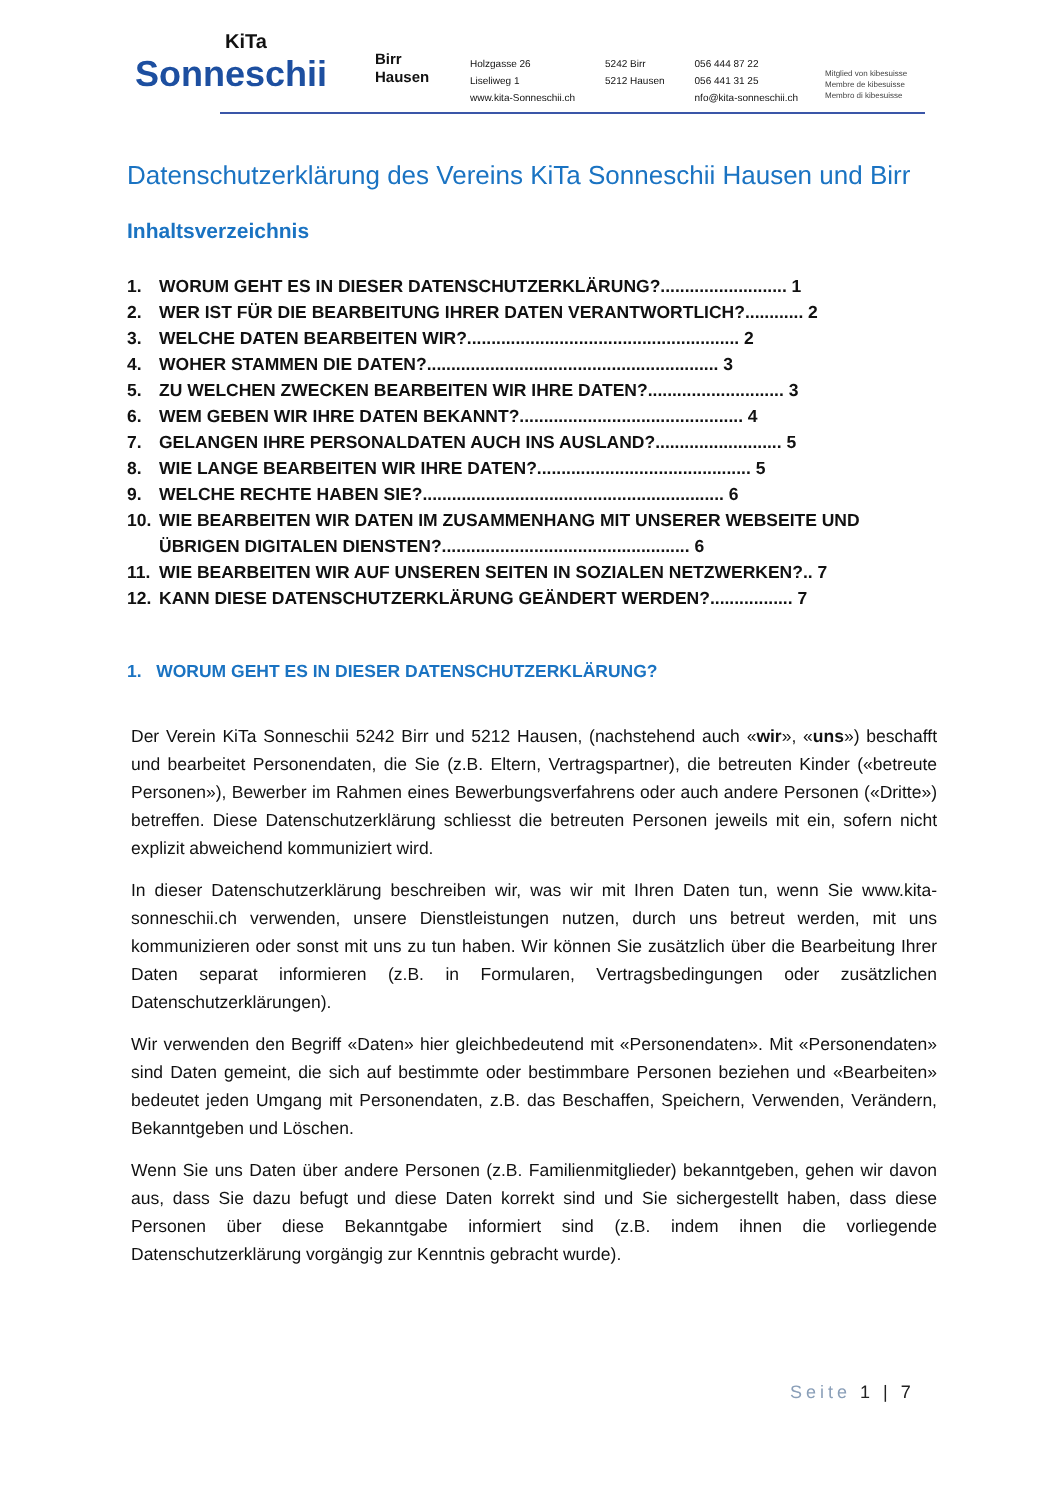KiTa
Sonneschii
Birr
Hausen
Holzgasse 26
Liseliweg 1
www.kita-Sonneschii.ch
5242 Birr
5212 Hausen
056 444 87 22
056 441 31 25
nfo@kita-sonneschii.ch
Mitglied von kibesuisse
Membre de kibesuisse
Membro di kibesuisse
Datenschutzerklärung des Vereins KiTa Sonneschii Hausen und Birr
Inhaltsverzeichnis
1. WORUM GEHT ES IN DIESER DATENSCHUTZERKLÄRUNG?.......................... 1
2. WER IST FÜR DIE BEARBEITUNG IHRER DATEN VERANTWORTLICH?............ 2
3. WELCHE DATEN BEARBEITEN WIR?........................................................ 2
4. WOHER STAMMEN DIE DATEN?............................................................ 3
5. ZU WELCHEN ZWECKEN BEARBEITEN WIR IHRE DATEN?............................ 3
6. WEM GEBEN WIR IHRE DATEN BEKANNT?.............................................. 4
7. GELANGEN IHRE PERSONALDATEN AUCH INS AUSLAND?.......................... 5
8. WIE LANGE BEARBEITEN WIR IHRE DATEN?............................................ 5
9. WELCHE RECHTE HABEN SIE?.............................................................. 6
10. WIE BEARBEITEN WIR DATEN IM ZUSAMMENHANG MIT UNSERER WEBSEITE UND ÜBRIGEN DIGITALEN DIENSTEN?................................................... 6
11. WIE BEARBEITEN WIR AUF UNSEREN SEITEN IN SOZIALEN NETZWERKEN?.. 7
12. KANN DIESE DATENSCHUTZERKLÄRUNG GEÄNDERT WERDEN?................. 7
1. WORUM GEHT ES IN DIESER DATENSCHUTZERKLÄRUNG?
Der Verein KiTa Sonneschii 5242 Birr und 5212 Hausen, (nachstehend auch «wir», «uns») beschafft und bearbeitet Personendaten, die Sie (z.B. Eltern, Vertragspartner), die betreuten Kinder («betreute Personen»), Bewerber im Rahmen eines Bewerbungsverfahrens oder auch andere Personen («Dritte») betreffen. Diese Datenschutzerklärung schliesst die betreuten Personen jeweils mit ein, sofern nicht explizit abweichend kommuniziert wird.
In dieser Datenschutzerklärung beschreiben wir, was wir mit Ihren Daten tun, wenn Sie www.kita-sonneschii.ch verwenden, unsere Dienstleistungen nutzen, durch uns betreut werden, mit uns kommunizieren oder sonst mit uns zu tun haben. Wir können Sie zusätzlich über die Bearbeitung Ihrer Daten separat informieren (z.B. in Formularen, Vertragsbedingungen oder zusätzlichen Datenschutzerklärungen).
Wir verwenden den Begriff «Daten» hier gleichbedeutend mit «Personendaten». Mit «Personendaten» sind Daten gemeint, die sich auf bestimmte oder bestimmbare Personen beziehen und «Bearbeiten» bedeutet jeden Umgang mit Personendaten, z.B. das Beschaffen, Speichern, Verwenden, Verändern, Bekanntgeben und Löschen.
Wenn Sie uns Daten über andere Personen (z.B. Familienmitglieder) bekanntgeben, gehen wir davon aus, dass Sie dazu befugt und diese Daten korrekt sind und Sie sichergestellt haben, dass diese Personen über diese Bekanntgabe informiert sind (z.B. indem ihnen die vorliegende Datenschutzerklärung vorgängig zur Kenntnis gebracht wurde).
Seite 1 | 7